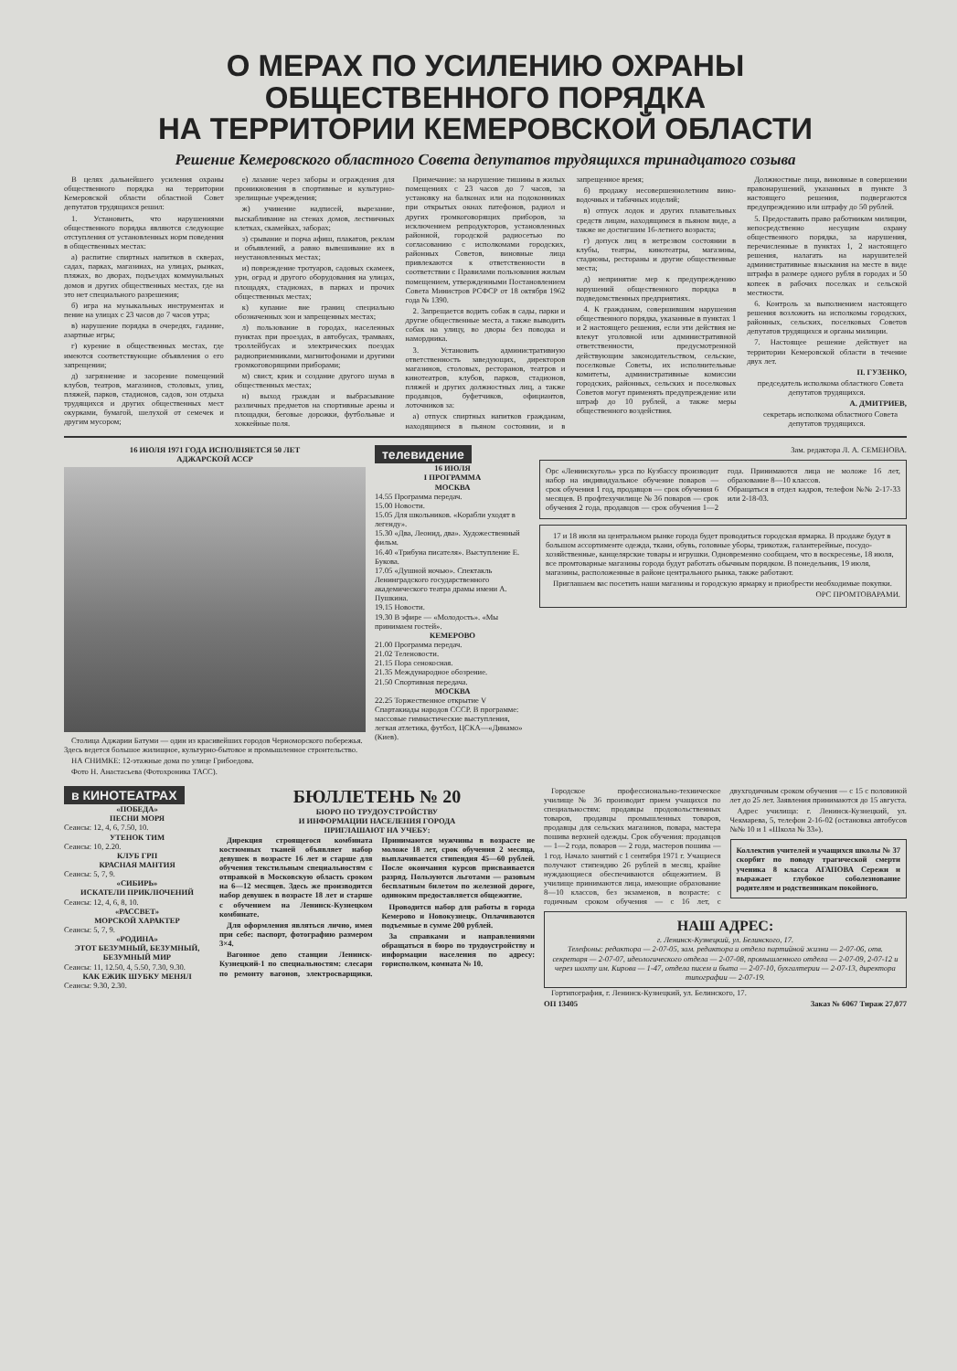О МЕРАХ ПО УСИЛЕНИЮ ОХРАНЫ
ОБЩЕСТВЕННОГО ПОРЯДКА
НА ТЕРРИТОРИИ КЕМЕРОВСКОЙ ОБЛАСТИ
Решение Кемеровского областного Совета депутатов трудящихся тринадцатого созыва
В целях дальнейшего усиления охраны общественного порядка на территории Кемеровской области областной Совет депутатов трудящихся решил:
1. Установить, что нарушениями общественного порядка являются следующие отступления от установленных норм поведения в общественных местах:
а) распитие спиртных напитков в скверах, садах, парках, магазинах, на улицах, рынках, пляжах, во дворах, подъездах коммунальных домов и других общественных местах, где на это нет специального разрешения;
б) игра на музыкальных инструментах и пение на улицах с 23 часов до 7 часов утра;
в) нарушение порядка в очередях, гадание, азартные игры;
г) курение в общественных местах, где имеются соответствующие объявления о его запрещении;
д) загрязнение и засорение помещений клубов, театров, магазинов, столовых, улиц, пляжей, парков, стадионов, садов, зон отдыха трудящихся и других общественных мест окурками, бумагой, шелухой от семечек и другим мусором;
е) лазание через заборы и ограждения для проникновения в спортивные и культурно-зрелищные учреждения;
ж) учинение надписей, вырезание, выскабливание на стенах домов, лестничных клетках, скамейках, заборах;
з) срывание и порча афиш, плакатов, реклам и объявлений, а равно вывешивание их в неустановленных местах;
и) повреждение тротуаров, садовых скамеек, урн, оград и другого оборудования на улицах, площадях, стадионах, в парках и прочих общественных местах;
к) купание вне границ специально обозначенных зон и запрещенных местах;
л) пользование в городах, населенных пунктах при проездах, в автобусах, трамваях, троллейбусах и электрических поездах радиоприемниками, магнитофонами и другими громкоговорящими приборами;
м) свист, крик и создание другого шума в общественных местах;
н) выход граждан и выбрасывание различных предметов на спортивные арены и площадки, беговые дорожки, футбольные и хоккейные поля.
Примечание: за нарушение тишины в жилых помещениях с 23 часов до 7 часов, за установку на балконах или на подоконниках при открытых окнах патефонов, радиол и других громкоговорящих приборов, за исключением репродукторов, установленных районной, городской радиосетью по согласованию с исполкомами городских, районных Советов, виновные лица привлекаются к ответственности в соответствии с Правилами пользования жилым помещением, утвержденными Постановлением Совета Министров РСФСР от 18 октября 1962 года № 1390.
2. Запрещается водить собак в сады, парки и другие общественные места, а также выводить собак на улицу, во дворы без поводка и намордника.
3. Установить административную ответственность заведующих, директоров магазинов, столовых, ресторанов, театров и кинотеатров, клубов, парков, стадионов, пляжей и других должностных лиц, а также продавцов, буфетчиков, официантов, лоточников за:
а) отпуск спиртных напитков гражданам, находящимся в пьяном состоянии, и в запрещенное время;
б) продажу несовершеннолетним вино-водочных и табачных изделий;
в) отпуск лодок и других плавательных средств лицам, находящимся в пьяном виде, а также не достигшим 16-летнего возраста;
г) допуск лиц в нетрезвом состоянии в клубы, театры, кинотеатры, магазины, стадионы, рестораны и другие общественные места;
д) непринятие мер к предупреждению нарушений общественного порядка в подведомственных предприятиях.
4. К гражданам, совершившим нарушения общественного порядка, указанные в пунктах 1 и 2 настоящего решения, если эти действия не влекут уголовной или административной ответственности, предусмотренной действующим законодательством, сельские, поселковые Советы, их исполнительные комитеты, административные комиссии городских, районных, сельских и поселковых Советов могут применять предупреждение или штраф до 10 рублей, а также меры общественного воздействия.
Должностные лица, виновные в совершении правонарушений, указанных в пункте 3 настоящего решения, подвергаются предупреждению или штрафу до 50 рублей.
5. Предоставить право работникам милиции, непосредственно несущим охрану общественного порядка, за нарушения, перечисленные в пунктах 1, 2 настоящего решения, налагать на нарушителей административные взыскания на месте в виде штрафа в размере одного рубля в городах и 50 копеек в рабочих поселках и сельской местности.
6. Контроль за выполнением настоящего решения возложить на исполкомы городских, районных, сельских, поселковых Советов депутатов трудящихся и органы милиции.
7. Настоящее решение действует на территории Кемеровской области в течение двух лет.
П. ГУЗЕНКО,
председатель исполкома областного Совета депутатов трудящихся.
А. ДМИТРИЕВ,
секретарь исполкома областного Совета депутатов трудящихся.
16 ИЮЛЯ 1971 ГОДА ИСПОЛНЯЕТСЯ 50 ЛЕТ
АДЖАРСКОЙ АССР
Столица Аджарии Батуми — один из красивейших городов Черноморского побережья. Здесь ведется большое жилищное, культурно-бытовое и промышленное строительство.
НА СНИМКЕ: 12-этажные дома по улице Грибоедова.
Фото Н. Анастасьева (Фотохроника ТАСС).
телевидение
16 ИЮЛЯ
I ПРОГРАММА
МОСКВА
14.55 Программа передач.
15.00 Новости.
15.05 Для школьников. «Корабли уходят в легенду».
15.30 «Два, Леонид, два». Художественный фильм.
16.40 «Трибуна писателя». Выступление Е. Букова.
17.05 «Душной ночью». Спектакль Ленинградского государственного академического театра драмы имени А. Пушкина.
19.15 Новости.
19.30 В эфире — «Молодость». «Мы принимаем гостей».
КЕМЕРОВО
21.00 Программа передач.
21.02 Теленовости.
21.15 Пора сенокосная.
21.35 Международное обозрение.
21.50 Спортивная передача.
МОСКВА
22.25 Торжественное открытие V Спартакиады народов СССР. В программе: массовые гимнастические выступления, легкая атлетика, футбол, ЦСКА—«Динамо» (Киев).
Зам. редактора Л. А. СЕМЕНОВА.
Орс «Ленинскуголь» урса по Кузбассу производит набор на индивидуальное обучение поваров — срок обучения 1 год, продавцов — срок обучения 6 месяцев. В профтехучилище № 36 поваров — срок обучения 2 года, продавцов — срок обучения 1—2 года. Принимаются лица не моложе 16 лет, образование 8—10 классов.
Обращаться в отдел кадров, телефон №№ 2-17-33 или 2-18-03.
17 и 18 июля на центральном рынке города будет проводиться городская ярмарка. В продаже будут в большом ассортименте одежда, ткани, обувь, головные уборы, трикотаж, галантерейные, посудо-хозяйственные, канцелярские товары и игрушки. Одновременно сообщаем, что в воскресенье, 18 июля, все промтоварные магазины города будут работать обычным порядком. В понедельник, 19 июля, магазины, расположенные в районе центрального рынка, также работают.
Приглашаем вас посетить наши магазины и городскую ярмарку и приобрести необходимые покупки.
ОРС ПРОМТОВАРАМИ.
в КИНОТЕАТРАХ
«ПОБЕДА»
ПЕСНИ МОРЯ
Сеансы: 12, 4, 6, 7.50, 10.
УТЕНОК ТИМ
Сеансы: 10, 2.20.
КЛУБ ГРП
КРАСНАЯ МАНТИЯ
Сеансы: 5, 7, 9.
«СИБИРЬ»
ИСКАТЕЛИ ПРИКЛЮЧЕНИЙ
Сеансы: 12, 4, 6, 8, 10.
«РАССВЕТ»
МОРСКОЙ ХАРАКТЕР
Сеансы: 5, 7, 9.
«РОДИНА»
ЭТОТ БЕЗУМНЫЙ, БЕЗУМНЫЙ, БЕЗУМНЫЙ МИР
Сеансы: 11, 12.50, 4, 5.50, 7.30, 9.30.
КАК ЕЖИК ШУБКУ МЕНЯЛ
Сеансы: 9.30, 2.30.
БЮЛЛЕТЕНЬ № 20
БЮРО ПО ТРУДОУСТРОЙСТВУ
И ИНФОРМАЦИИ НАСЕЛЕНИЯ ГОРОДА
ПРИГЛАШАЮТ НА УЧЕБУ:
Дирекция строящегося комбината костюмных тканей объявляет набор девушек в возрасте 16 лет и старше для обучения текстильным специальностям с отправкой в Московскую область сроком на 6—12 месяцев. Здесь же производится набор девушек в возрасте 18 лет и старше с обучением на Ленинск-Кузнецком комбинате.
Для оформления являться лично, имея при себе: паспорт, фотографию размером 3×4.
Вагонное депо станции Ленинск-Кузнецкий-1 по специальностям: слесари по ремонту вагонов, электросварщики. Принимаются мужчины в возрасте не моложе 18 лет, срок обучения 2 месяца, выплачивается стипендия 45—60 рублей. После окончания курсов присваивается разряд. Пользуются льготами — разовым бесплатным билетом по железной дороге, одиноким предоставляется общежитие.
Проводится набор для работы в города Кемерово и Новокузнецк. Оплачиваются подъемные в сумме 200 рублей.
За справками и направлениями обращаться в бюро по трудоустройству и информации населения по адресу: горисполком, комната № 10.
Городское профессионально-техническое училище № 36 производит прием учащихся по специальностям: продавцы продовольственных товаров, продавцы промышленных товаров, продавцы для сельских магазинов, повара, мастера пошива верхней одежды. Срок обучения: продавцов — 1—2 года, поваров — 2 года, мастеров пошива — 1 год. Начало занятий с 1 сентября 1971 г. Учащиеся получают стипендию 26 рублей в месяц, крайне нуждающиеся обеспечиваются общежитием. В училище принимаются лица, имеющие образование 8—10 классов, без экзаменов, в возрасте: с годичным сроком обучения — с 16 лет, с двухгодичным сроком обучения — с 15 с половиной лет до 25 лет. Заявления принимаются до 15 августа.
Адрес училища: г. Ленинск-Кузнецкий, ул. Чекмарева, 5, телефон 2-16-02 (остановка автобусов №№ 10 и 1 «Школа № 33»).
Коллектив учителей и учащихся школы № 37 скорбит по поводу трагической смерти ученика 8 класса АГАПОВА Сережи и выражает глубокое соболезнование родителям и родственникам покойного.
НАШ АДРЕС:
г. Ленинск-Кузнецкий, ул. Белинского, 17.
Телефоны: редактора — 2-07-05, зам. редактора и отдела партийной жизни — 2-07-06, отв. секретаря — 2-07-07, идеологического отдела — 2-07-08, промышленного отдела — 2-07-09, 2-07-12 и через шахту им. Кирова — 1-47, отдела писем и быта — 2-07-10, бухгалтерии — 2-07-13, директора типографии — 2-07-19.
Гортипография, г. Ленинск-Кузнецкий, ул. Белинского, 17.
ОП 13405 Заказ № 6067 Тираж 27,077